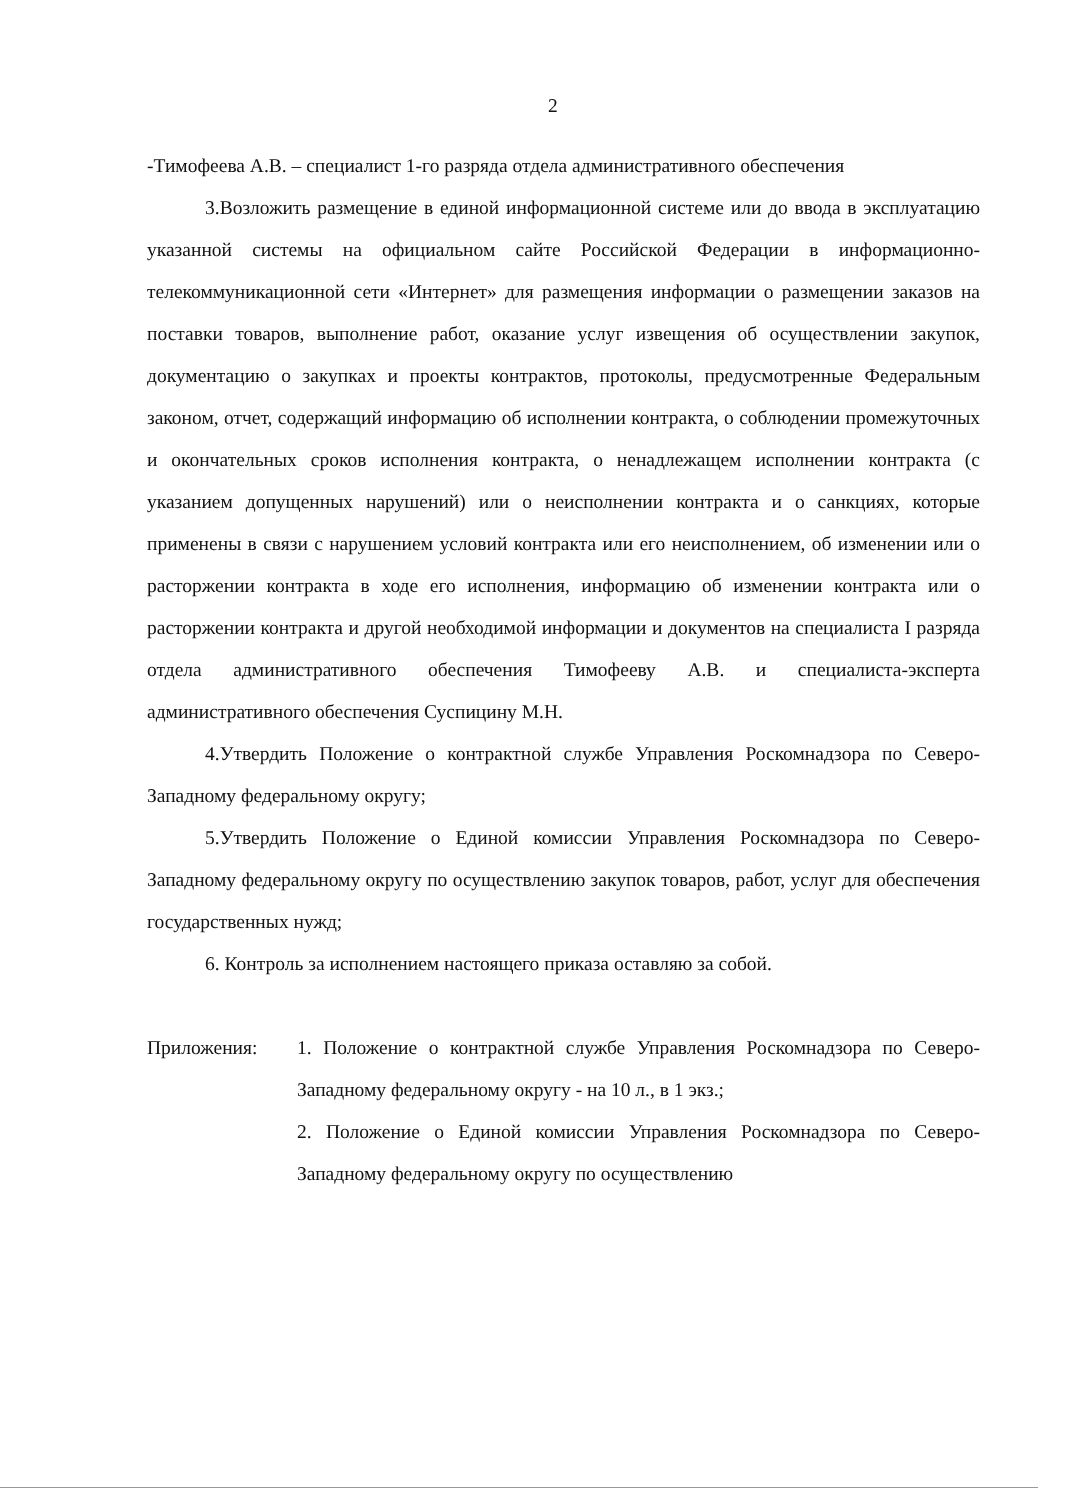2
-Тимофеева А.В. – специалист 1-го разряда отдела административного обеспечения
3.Возложить размещение в единой информационной системе или до ввода в эксплуатацию указанной системы на официальном сайте Российской Федерации в информационно-телекоммуникационной сети «Интернет» для размещения информации о размещении заказов на поставки товаров, выполнение работ, оказание услуг извещения об осуществлении закупок, документацию о закупках и проекты контрактов, протоколы, предусмотренные Федеральным законом, отчет, содержащий информацию об исполнении контракта, о соблюдении промежуточных и окончательных сроков исполнения контракта, о ненадлежащем исполнении контракта (с указанием допущенных нарушений) или о неисполнении контракта и о санкциях, которые применены в связи с нарушением условий контракта или его неисполнением, об изменении или о расторжении контракта в ходе его исполнения, информацию об изменении контракта или о расторжении контракта и другой необходимой информации и документов на специалиста I разряда отдела административного обеспечения Тимофееву А.В. и специалиста-эксперта административного обеспечения Суспицину М.Н.
4.Утвердить Положение о контрактной службе Управления Роскомнадзора по Северо-Западному федеральному округу;
5.Утвердить Положение о Единой комиссии Управления Роскомнадзора по Северо-Западному федеральному округу по осуществлению закупок товаров, работ, услуг для обеспечения государственных нужд;
6. Контроль за исполнением настоящего приказа оставляю за собой.
Приложения: 1. Положение о контрактной службе Управления Роскомнадзора по Северо-Западному федеральному округу - на 10 л., в 1 экз.;
2. Положение о Единой комиссии Управления Роскомнадзора по Северо-Западному федеральному округу по осуществлению